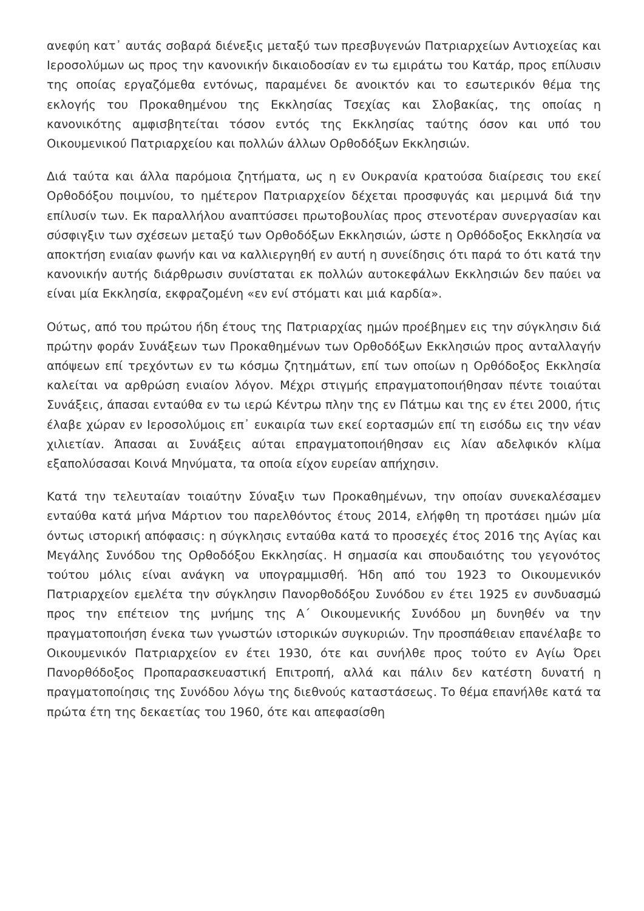ανεφύη κατ᾽ αυτάς σοβαρά διένεξις μεταξύ των πρεσβυγενών Πατριαρχείων Αντιοχείας και Ιεροσολύμων ως προς την κανονικήν δικαιοδοσίαν εν τω εμιράτω του Κατάρ, προς επίλυσιν της οποίας εργαζόμεθα εντόνως, παραμένει δε ανοικτόν και το εσωτερικόν θέμα της εκλογής του Προκαθημένου της Εκκλησίας Τσεχίας και Σλοβακίας, της οποίας η κανονικότης αμφισβητείται τόσον εντός της Εκκλησίας ταύτης όσον και υπό του Οικουμενικού Πατριαρχείου και πολλών άλλων Ορθοδόξων Εκκλησιών.
Διά ταύτα και άλλα παρόμοια ζητήματα, ως η εν Ουκρανία κρατούσα διαίρεσις του εκεί Ορθοδόξου ποιμνίου, το ημέτερον Πατριαρχείον δέχεται προσφυγάς και μεριμνά διά την επίλυσίν των. Εκ παραλλήλου αναπτύσσει πρωτοβουλίας προς στενοτέραν συνεργασίαν και σύσφιγξιν των σχέσεων μεταξύ των Ορθοδόξων Εκκλησιών, ώστε η Ορθόδοξος Εκκλησία να αποκτήση ενιαίαν φωνήν και να καλλιεργηθή εν αυτή η συνείδησις ότι παρά το ότι κατά την κανονικήν αυτής διάρθρωσιν συνίσταται εκ πολλών αυτοκεφάλων Εκκλησιών δεν παύει να είναι μία Εκκλησία, εκφραζομένη «εν ενί στόματι και μιά καρδία».
Ούτως, από του πρώτου ήδη έτους της Πατριαρχίας ημών προέβημεν εις την σύγκλησιν διά πρώτην φοράν Συνάξεων των Προκαθημένων των Ορθοδόξων Εκκλησιών προς ανταλλαγήν απόψεων επί τρεχόντων εν τω κόσμω ζητημάτων, επί των οποίων η Ορθόδοξος Εκκλησία καλείται να αρθρώση ενιαίον λόγον. Μέχρι στιγμής επραγματοποιήθησαν πέντε τοιαύται Συνάξεις, άπασαι ενταύθα εν τω ιερώ Κέντρω πλην της εν Πάτμω και της εν έτει 2000, ήτις έλαβε χώραν εν Ιεροσολύμοις επ᾽ ευκαιρία των εκεί εορτασμών επί τη εισόδω εις την νέαν χιλιετίαν. Άπασαι αι Συνάξεις αύται επραγματοποιήθησαν εις λίαν αδελφικόν κλίμα εξαπολύσασαι Κοινά Μηνύματα, τα οποία είχον ευρείαν απήχησιν.
Κατά την τελευταίαν τοιαύτην Σύναξιν των Προκαθημένων, την οποίαν συνεκαλέσαμεν ενταύθα κατά μήνα Μάρτιον του παρελθόντος έτους 2014, ελήφθη τη προτάσει ημών μία όντως ιστορική απόφασις: η σύγκλησις ενταύθα κατά το προσεχές έτος 2016 της Αγίας και Μεγάλης Συνόδου της Ορθοδόξου Εκκλησίας. Η σημασία και σπουδαιότης του γεγονότος τούτου μόλις είναι ανάγκη να υπογραμμισθή. Ήδη από του 1923 το Οικουμενικόν Πατριαρχείον εμελέτα την σύγκλησιν Πανορθοδόξου Συνόδου εν έτει 1925 εν συνδυασμώ προς την επέτειον της μνήμης της Α΄ Οικουμενικής Συνόδου μη δυνηθέν να την πραγματοποιήση ένεκα των γνωστών ιστορικών συγκυριών. Την προσπάθειαν επανέλαβε το Οικουμενικόν Πατριαρχείον εν έτει 1930, ότε και συνήλθε προς τούτο εν Αγίω Όρει Πανορθόδοξος Προπαρασκευαστική Επιτροπή, αλλά και πάλιν δεν κατέστη δυνατή η πραγματοποίησις της Συνόδου λόγω της διεθνούς καταστάσεως. Το θέμα επανήλθε κατά τα πρώτα έτη της δεκαετίας του 1960, ότε και απεφασίσθη